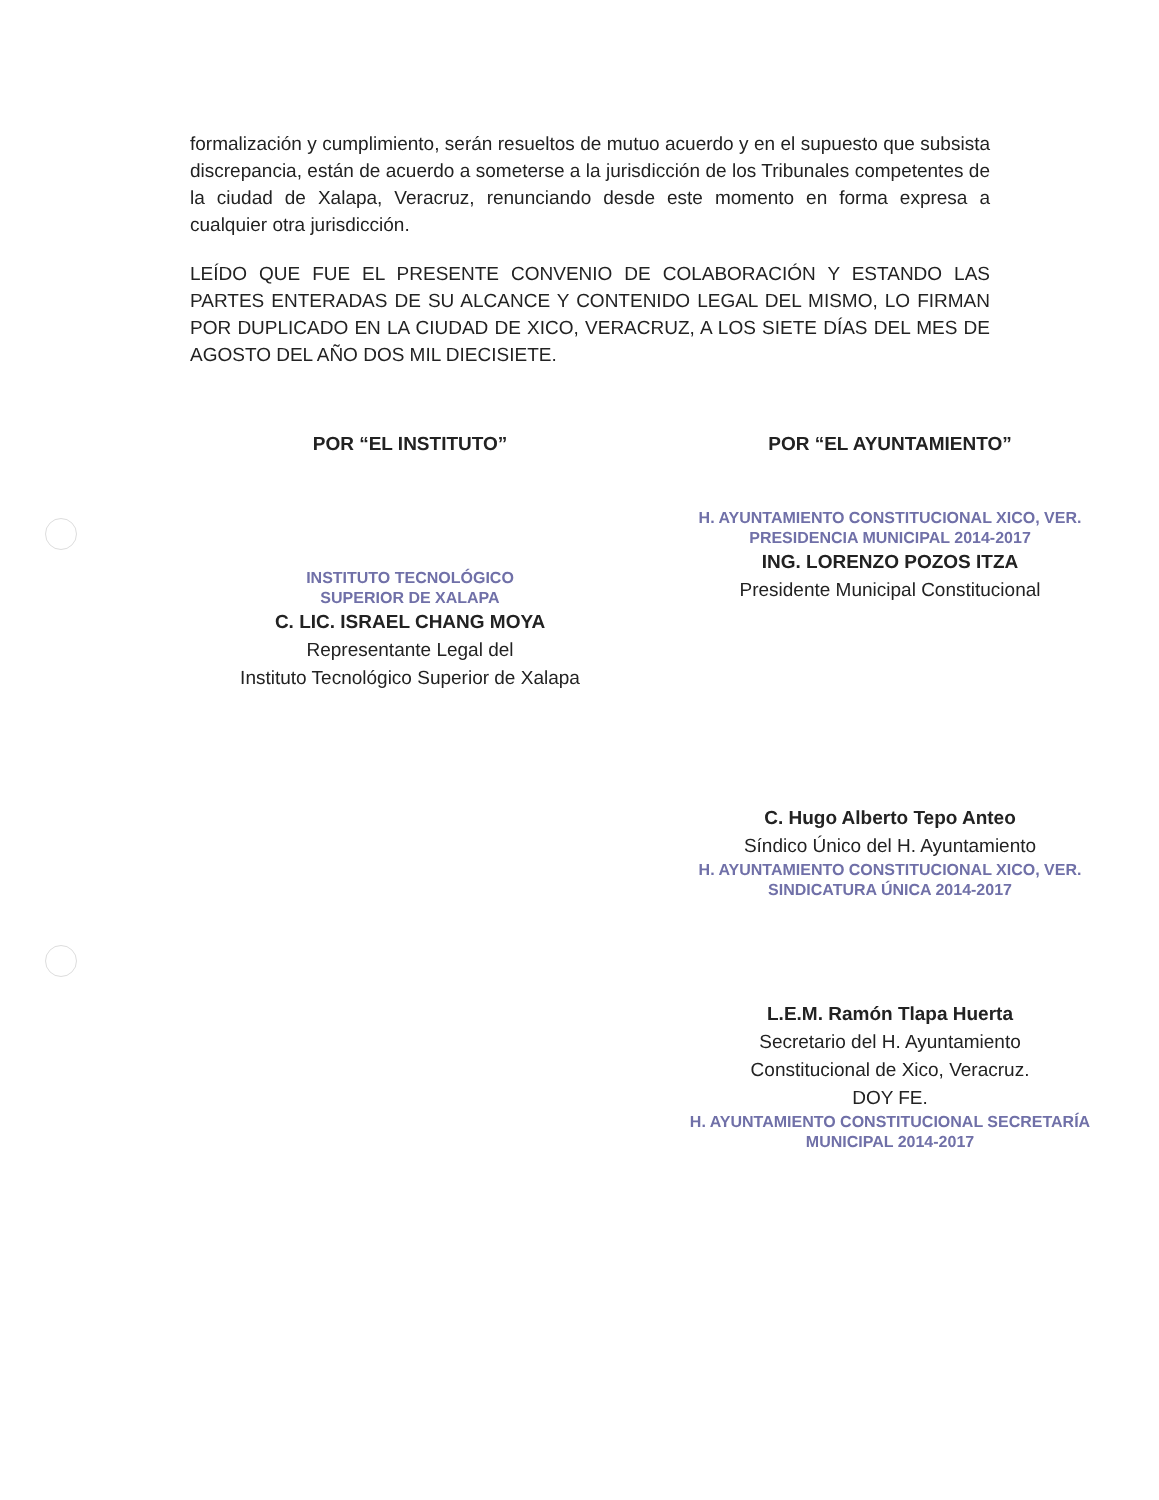formalización y cumplimiento, serán resueltos de mutuo acuerdo y en el supuesto que subsista discrepancia, están de acuerdo a someterse a la jurisdicción de los Tribunales competentes de la ciudad de Xalapa, Veracruz, renunciando desde este momento en forma expresa a cualquier otra jurisdicción.
LEÍDO QUE FUE EL PRESENTE CONVENIO DE COLABORACIÓN Y ESTANDO LAS PARTES ENTERADAS DE SU ALCANCE Y CONTENIDO LEGAL DEL MISMO, LO FIRMAN POR DUPLICADO EN LA CIUDAD DE XICO, VERACRUZ, A LOS SIETE DÍAS DEL MES DE AGOSTO DEL AÑO DOS MIL DIECISIETE.
POR “EL INSTITUTO”
INSTITUTO TECNOLÓGICO
SUPERIOR DE XALAPA
C. LIC. ISRAEL CHANG MOYA
Representante Legal del
Instituto Tecnológico Superior de Xalapa
POR “EL AYUNTAMIENTO”
H. AYUNTAMIENTO CONSTITUCIONAL XICO, VER. PRESIDENCIA MUNICIPAL 2014-2017
ING. LORENZO POZOS ITZA
Presidente Municipal Constitucional
C. Hugo Alberto Tepo Anteo
Síndico Único del H. Ayuntamiento
H. AYUNTAMIENTO CONSTITUCIONAL XICO, VER. SINDICATURA ÚNICA 2014-2017
L.E.M. Ramón Tlapa Huerta
Secretario del H. Ayuntamiento
Constitucional de Xico, Veracruz.
DOY FE.
H. AYUNTAMIENTO CONSTITUCIONAL SECRETARÍA MUNICIPAL 2014-2017